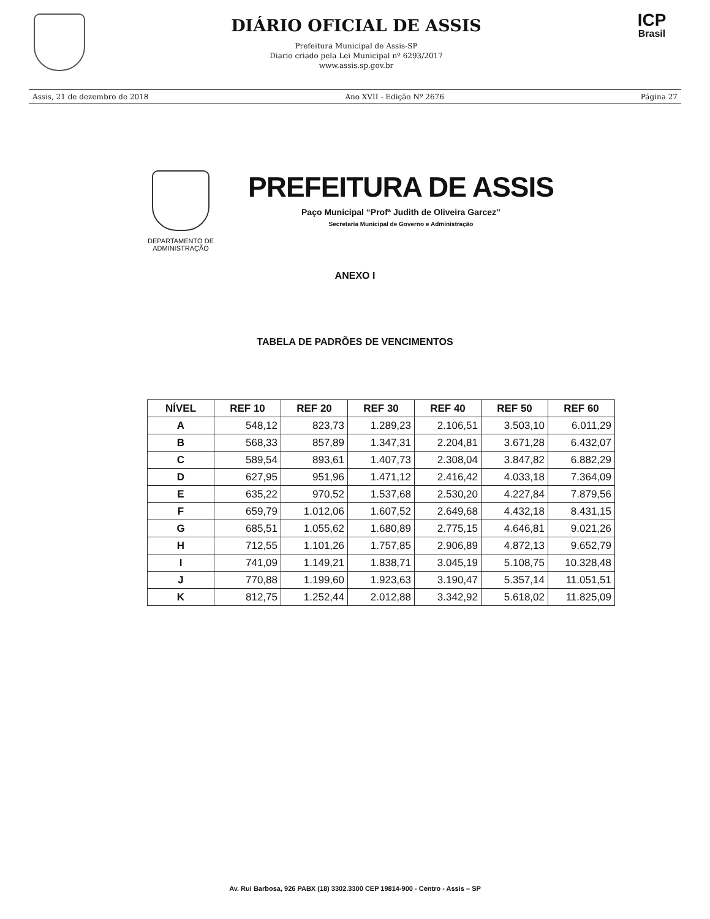DIÁRIO OFICIAL DE ASSIS
Prefeitura Municipal de Assis-SP
Diario criado pela Lei Municipal nº 6293/2017
www.assis.sp.gov.br
ICP
Brasil
Assis, 21 de dezembro de 2018 Ano XVII - Edição Nº 2676 Página 27
DEPARTAMENTO DE
ADMINISTRAÇÃO
PREFEITURA DE ASSIS
Paço Municipal “Profª Judith de Oliveira Garcez”
Secretaria Municipal de Governo e Administração
ANEXO I
TABELA DE PADRÕES DE VENCIMENTOS
| NÍVEL | REF 10 | REF 20 | REF 30 | REF 40 | REF 50 | REF 60 |
| --- | --- | --- | --- | --- | --- | --- |
| A | 548,12 | 823,73 | 1.289,23 | 2.106,51 | 3.503,10 | 6.011,29 |
| B | 568,33 | 857,89 | 1.347,31 | 2.204,81 | 3.671,28 | 6.432,07 |
| C | 589,54 | 893,61 | 1.407,73 | 2.308,04 | 3.847,82 | 6.882,29 |
| D | 627,95 | 951,96 | 1.471,12 | 2.416,42 | 4.033,18 | 7.364,09 |
| E | 635,22 | 970,52 | 1.537,68 | 2.530,20 | 4.227,84 | 7.879,56 |
| F | 659,79 | 1.012,06 | 1.607,52 | 2.649,68 | 4.432,18 | 8.431,15 |
| G | 685,51 | 1.055,62 | 1.680,89 | 2.775,15 | 4.646,81 | 9.021,26 |
| H | 712,55 | 1.101,26 | 1.757,85 | 2.906,89 | 4.872,13 | 9.652,79 |
| I | 741,09 | 1.149,21 | 1.838,71 | 3.045,19 | 5.108,75 | 10.328,48 |
| J | 770,88 | 1.199,60 | 1.923,63 | 3.190,47 | 5.357,14 | 11.051,51 |
| K | 812,75 | 1.252,44 | 2.012,88 | 3.342,92 | 5.618,02 | 11.825,09 |
Av. Rui Barbosa, 926 PABX (18) 3302.3300 CEP 19814-900 - Centro - Assis – SP